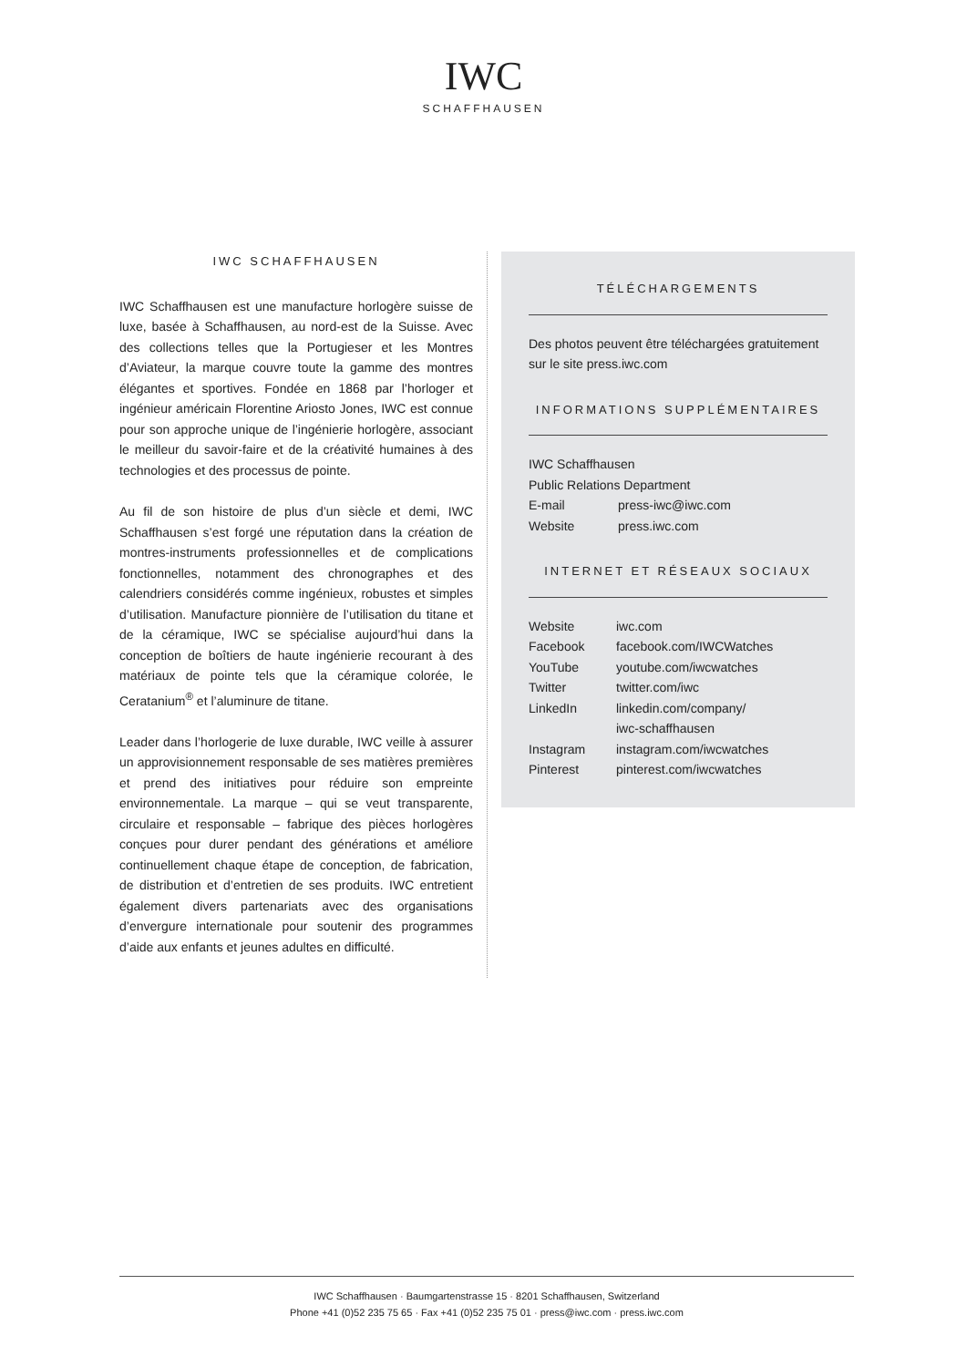IWC
SCHAFFHAUSEN
IWC SCHAFFHAUSEN
IWC Schaffhausen est une manufacture horlogère suisse de luxe, basée à Schaffhausen, au nord-est de la Suisse. Avec des collections telles que la Portugieser et les Montres d’Aviateur, la marque couvre toute la gamme des montres élégantes et sportives. Fondée en 1868 par l’horloger et ingénieur américain Florentine Ariosto Jones, IWC est connue pour son approche unique de l’ingénierie horlogère, associant le meilleur du savoir-faire et de la créativité humaines à des technologies et des processus de pointe.
Au fil de son histoire de plus d’un siècle et demi, IWC Schaffhausen s’est forgé une réputation dans la création de montres-instruments professionnelles et de complications fonctionnelles, notamment des chronographes et des calendriers considérés comme ingénieux, robustes et simples d’utilisation. Manufacture pionnière de l’utilisation du titane et de la céramique, IWC se spécialise aujourd’hui dans la conception de boîtiers de haute ingénierie recourant à des matériaux de pointe tels que la céramique colorée, le Ceratanium<sup>®</sup> et l’aluminure de titane.
Leader dans l’horlogerie de luxe durable, IWC veille à assurer un approvisionnement responsable de ses matières premières et prend des initiatives pour réduire son empreinte environnementale. La marque – qui se veut transparente, circulaire et responsable – fabrique des pièces horlogères conçues pour durer pendant des générations et améliore continuellement chaque étape de conception, de fabrication, de distribution et d’entretien de ses produits. IWC entretient également divers partenariats avec des organisations d’envergure internationale pour soutenir des programmes d’aide aux enfants et jeunes adultes en difficulté.
TÉLÉCHARGEMENTS
Des photos peuvent être téléchargées gratuitement sur le site press.iwc.com
INFORMATIONS SUPPLÉMENTAIRES
IWC Schaffhausen
Public Relations Department
| E-mail | press-iwc@iwc.com |
| Website | press.iwc.com |
INTERNET ET RÉSEAUX SOCIAUX
| Website | iwc.com |
| Facebook | facebook.com/IWCWatches |
| YouTube | youtube.com/iwcwatches |
| Twitter | twitter.com/iwc |
| LinkedIn | linkedin.com/company/ iwc-schaffhausen |
| Instagram | instagram.com/iwcwatches |
| Pinterest | pinterest.com/iwcwatches |
IWC Schaffhausen · Baumgartenstrasse 15 · 8201 Schaffhausen, Switzerland
Phone +41 (0)52 235 75 65 · Fax +41 (0)52 235 75 01 · press@iwc.com · press.iwc.com